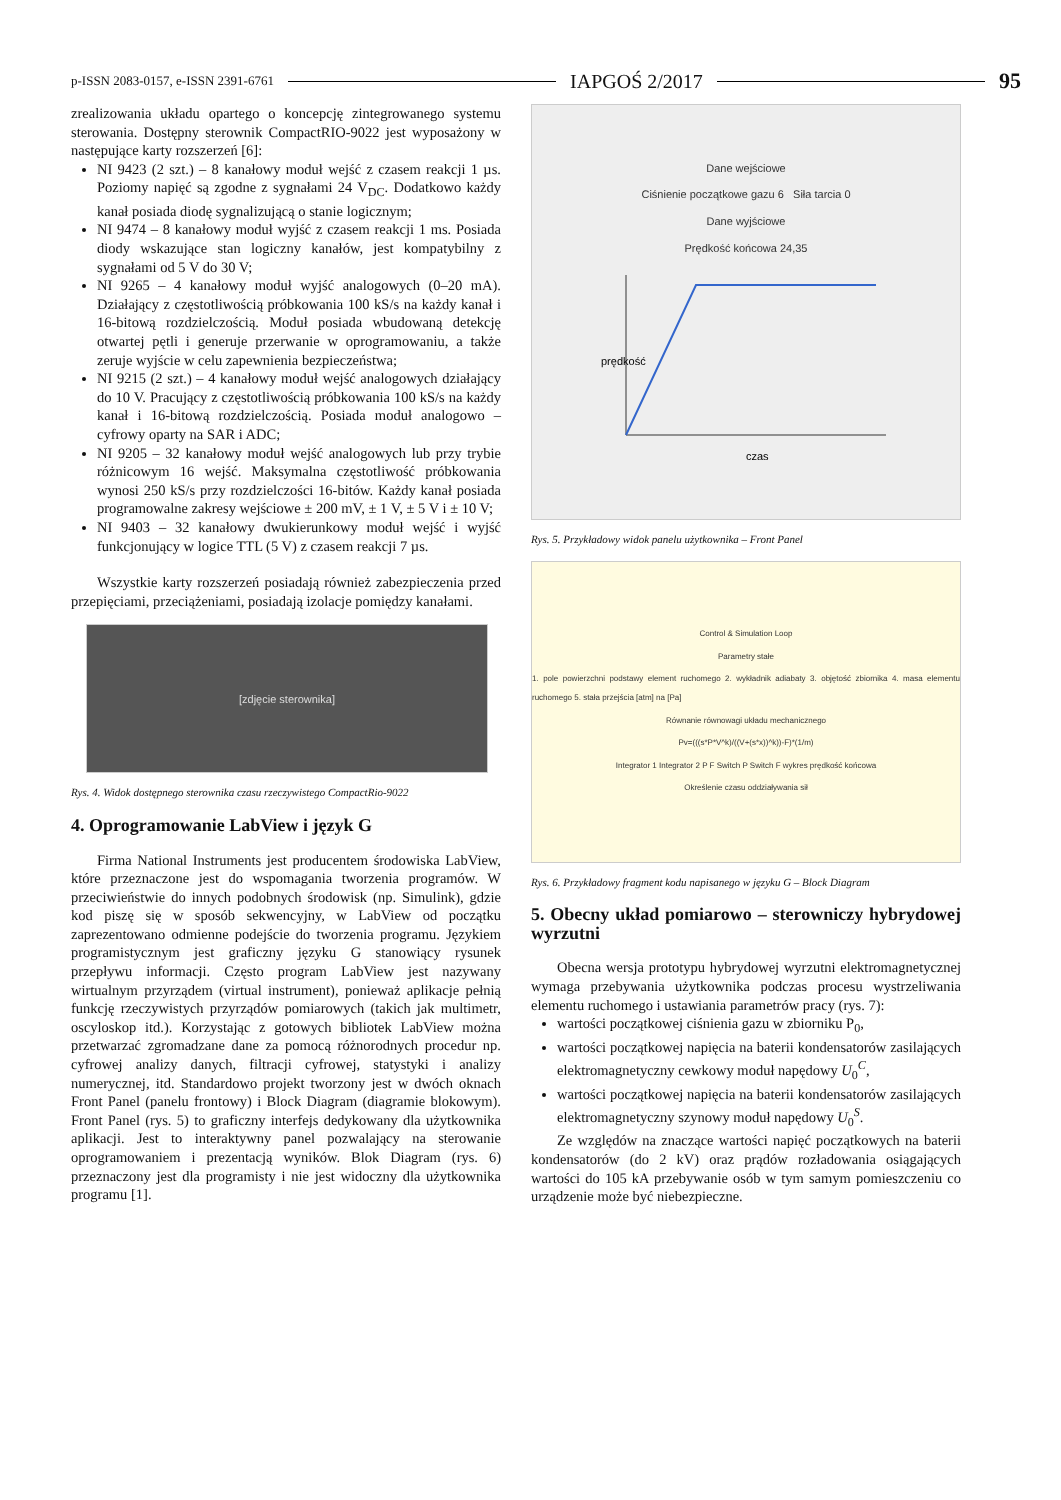p-ISSN 2083-0157, e-ISSN 2391-6761 IAPGOŚ 2/2017 95
zrealizowania układu opartego o koncepcję zintegrowanego systemu sterowania. Dostępny sterownik CompactRIO-9022 jest wyposażony w następujące karty rozszerzeń [6]:
NI 9423 (2 szt.) – 8 kanałowy moduł wejść z czasem reakcji 1 µs. Poziomy napięć są zgodne z sygnałami 24 V<sub>DC</sub>. Dodatkowo każdy kanał posiada diodę sygnalizującą o stanie logicznym;
NI 9474 – 8 kanałowy moduł wyjść z czasem reakcji 1 ms. Posiada diody wskazujące stan logiczny kanałów, jest kompatybilny z sygnałami od 5 V do 30 V;
NI 9265 – 4 kanałowy moduł wyjść analogowych (0–20 mA). Działający z częstotliwością próbkowania 100 kS/s na każdy kanał i 16-bitową rozdzielczością. Moduł posiada wbudowaną detekcję otwartej pętli i generuje przerwanie w oprogramowaniu, a także zeruje wyjście w celu zapewnienia bezpieczeństwa;
NI 9215 (2 szt.) – 4 kanałowy moduł wejść analogowych działający do 10 V. Pracujący z częstotliwością próbkowania 100 kS/s na każdy kanał i 16-bitową rozdzielczością. Posiada moduł analogowo – cyfrowy oparty na SAR i ADC;
NI 9205 – 32 kanałowy moduł wejść analogowych lub przy trybie różnicowym 16 wejść. Maksymalna częstotliwość próbkowania wynosi 250 kS/s przy rozdzielczości 16-bitów. Każdy kanał posiada programowalne zakresy wejściowe ± 200 mV, ± 1 V, ± 5 V i ± 10 V;
NI 9403 – 32 kanałowy dwukierunkowy moduł wejść i wyjść funkcjonujący w logice TTL (5 V) z czasem reakcji 7 µs.
Wszystkie karty rozszerzeń posiadają również zabezpieczenia przed przepięciami, przeciążeniami, posiadają izolacje pomiędzy kanałami.
[zdjęcie sterownika]
Rys. 4. Widok dostępnego sterownika czasu rzeczywistego CompactRio-9022
4. Oprogramowanie LabView i język G
Firma National Instruments jest producentem środowiska LabView, które przeznaczone jest do wspomagania tworzenia programów. W przeciwieństwie do innych podobnych środowisk (np. Simulink), gdzie kod piszę się w sposób sekwencyjny, w LabView od początku zaprezentowano odmienne podejście do tworzenia programu. Językiem programistycznym jest graficzny języku G stanowiący rysunek przepływu informacji. Często program LabView jest nazywany wirtualnym przyrządem (virtual instrument), ponieważ aplikacje pełnią funkcję rzeczywistych przyrządów pomiarowych (takich jak multimetr, oscyloskop itd.). Korzystając z gotowych bibliotek LabView można przetwarzać zgromadzane dane za pomocą różnorodnych procedur np. cyfrowej analizy danych, filtracji cyfrowej, statystyki i analizy numerycznej, itd. Standardowo projekt tworzony jest w dwóch oknach Front Panel (panelu frontowy) i Block Diagram (diagramie blokowym). Front Panel (rys. 5) to graficzny interfejs dedykowany dla użytkownika aplikacji. Jest to interaktywny panel pozwalający na sterowanie oprogramowaniem i prezentacją wyników. Blok Diagram (rys. 6) przeznaczony jest dla programisty i nie jest widoczny dla użytkownika programu [1].
Dane wejściowe
Ciśnienie początkowe gazu 6 Siła tarcia 0
Dane wyjściowe
Prędkość końcowa 24,35
prędkość
czas
Rys. 5. Przykładowy widok panelu użytkownika – Front Panel
Control & Simulation Loop
Parametry stałe
1. pole powierzchni podstawy element ruchomego 2. wykładnik adiabaty 3. objętość zbiornika 4. masa elementu ruchomego 5. stała przejścia [atm] na [Pa]
Równanie równowagi układu mechanicznego
Pv=(((s*P*V^k)/((V+(s*x))^k))-F)*(1/m)
Integrator 1 Integrator 2 P F Switch P Switch F wykres prędkość końcowa
Określenie czasu oddziaływania sił
Rys. 6. Przykładowy fragment kodu napisanego w języku G – Block Diagram
5. Obecny układ pomiarowo – sterowniczy hybrydowej wyrzutni
Obecna wersja prototypu hybrydowej wyrzutni elektromagnetycznej wymaga przebywania użytkownika podczas procesu wystrzeliwania elementu ruchomego i ustawiania parametrów pracy (rys. 7):
wartości początkowej ciśnienia gazu w zbiorniku P<sub>0</sub>,
wartości początkowej napięcia na baterii kondensatorów zasilających elektromagnetyczny cewkowy moduł napędowy U<sub>0</sub><sup>C</sup>,
wartości początkowej napięcia na baterii kondensatorów zasilających elektromagnetyczny szynowy moduł napędowy U<sub>0</sub><sup>S</sup>.
Ze względów na znaczące wartości napięć początkowych na baterii kondensatorów (do 2 kV) oraz prądów rozładowania osiągających wartości do 105 kA przebywanie osób w tym samym pomieszczeniu co urządzenie może być niebezpieczne.